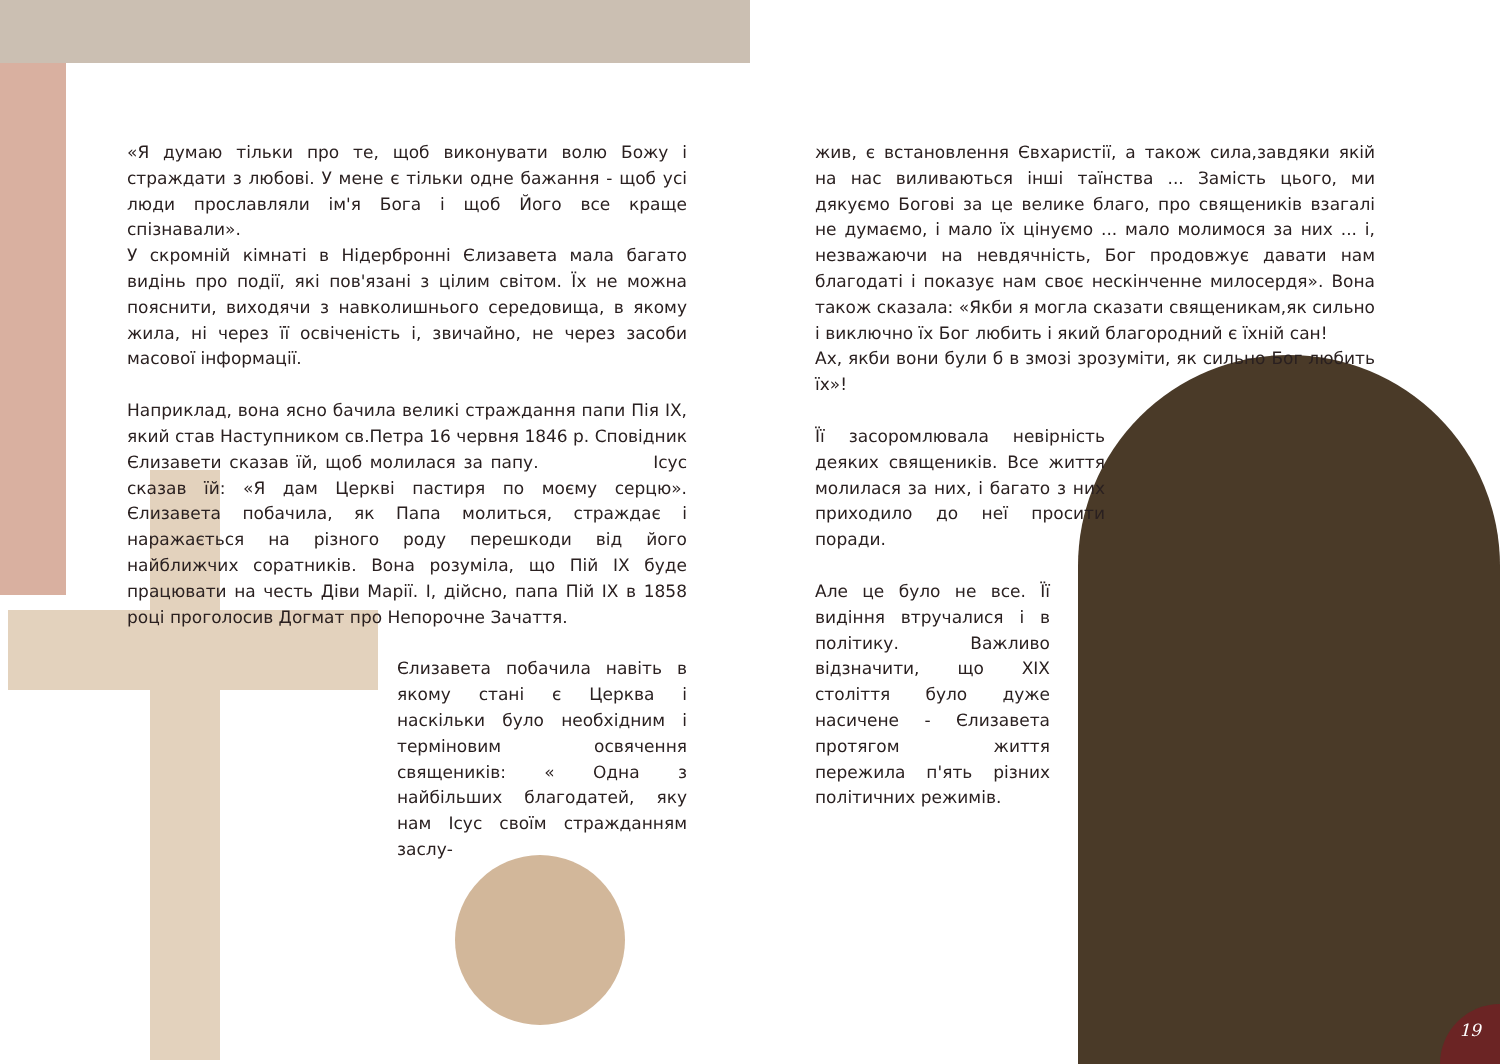«Я думаю тільки про те, щоб виконувати волю Божу і страждати з любові. У мене є тільки одне бажання - щоб усі люди прославляли ім'я Бога і щоб Його все краще спізнавали».
У скромній кімнаті в Нідербронні Єлизавета мала багато видінь про події, які пов'язані з цілим світом. Їх не можна пояснити, виходячи з навколишнього середовища, в якому жила, ні через її освіченість і, звичайно, не через засоби масової інформації.
Наприклад, вона ясно бачила великі страждання папи Пія IX, який став Наступником св.Петра 16 червня 1846 р. Сповідник Єлизавети сказав їй, щоб молилася за папу. Ісус сказав їй: «Я дам Церкві пастиря по моєму серцю». Єлизавета побачила, як Папа молиться, страждає і наражається на різного роду перешкоди від його найближчих соратників. Вона розуміла, що Пій IX буде працювати на честь Діви Марії. І, дійсно, папа Пій IX в 1858 році проголосив Догмат про Непорочне Зачаття.
Єлизавета побачила навіть в якому стані є Церква і наскільки було необхідним і терміновим освячення священиків: « Одна з найбільших благодатей, яку нам Ісус своїм стражданням заслу-
жив, є встановлення Євхаристії, а також сила,завдяки якій на нас виливаються інші таїнства ... Замість цього, ми дякуємо Богові за це велике благо, про священиків взагалі не думаємо, і мало їх цінуємо ... мало молимося за них ... і, незважаючи на невдячність, Бог продовжує давати нам благодаті і показує нам своє нескінченне милосердя». Вона також сказала: «Якби я могла сказати священикам,як сильно і виключно їх Бог любить і який благородний є їхній сан!
Ах, якби вони були б в змозі зрозуміти, як сильно Бог любить їх»!
Її засоромлювала невірність деяких священиків. Все життя молилася за них, і багато з них приходило до неї просити поради.
Але це було не все. Її видіння втручалися і в політику. Важливо відзначити, що XIX століття було дуже насичене - Єлизавета протягом життя пережила п'ять різних політичних режимів.
19